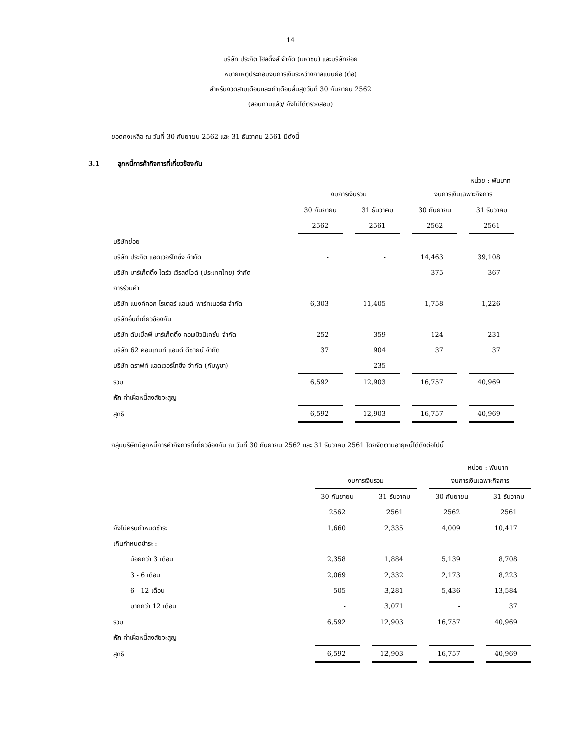14
บริษัท ประกิต โฮลดิ้งส์ จำกัด (มหาชน) และบริษัทย่อย
หมายเหตุประกอบงบการเงินระหว่างกาลแบบย่อ (ต่อ)
สำหรับงวดสามเดือนและเก้าเดือนสิ้นสุดวันที่ 30 กันยายน 2562
(สอบทานแล้ว/ ยังไม่ได้ตรวจสอบ)
ยอดคงเหลือ ณ วันที่ 30 กันยายน 2562 และ 31 ธันวาคม 2561 มีดังนี้
3.1 ลูกหนี้การค้ากิจการที่เกี่ยวข้องกัน
หน่วย : พันบาท
| | งบการเงินรวม | | งบการเงินเฉพาะกิจการ | |
| --- | --- | --- | --- | --- |
| | 30 กันยายน | 31 ธันวาคม | 30 กันยายน | 31 ธันวาคม |
| | 2562 | 2561 | 2562 | 2561 |
| บริษัทย่อย | | | | |
| บริษัท ประกิต แอดเวอร์ไทซิ่ง จำกัด | - | - | 14,463 | 39,108 |
| บริษัท มาร์เก็ตติ้ง ไดร์ว เวิรลด์ไวด์ (ประเทศไทย) จำกัด | - | - | 375 | 367 |
| การร่วมค้า | | | | |
| บริษัท แบงค์คอก ไรเตอร์ แอนด์ พาร์ทเนอร์ส จำกัด | 6,303 | 11,405 | 1,758 | 1,226 |
| บริษัทอื่นที่เกี่ยวข้องกัน | | | | |
| บริษัท ดับเบิ้ลพี มาร์เก็ตติ้ง คอมมิวนิเคชั่น จำกัด | 252 | 359 | 124 | 231 |
| บริษัท 62 คอนเทนท์ แอนด์ ดีซายน์ จำกัด | 37 | 904 | 37 | 37 |
| บริษัท ดราฟท์ แอดเวอร์ไทซิ่ง จำกัด (กัมพูชา) | - | 235 | - | - |
| รวม | 6,592 | 12,903 | 16,757 | 40,969 |
| หัก ค่าเผื่อหนี้สงสัยจะสูญ | - | - | - | - |
| สุทธิ | 6,592 | 12,903 | 16,757 | 40,969 |
กลุ่มบริษัทมีลูกหนี้การค้ากิจการที่เกี่ยวข้องกัน ณ วันที่ 30 กันยายน 2562 และ 31 ธันวาคม 2561 โดยจัดตามอายุหนี้ได้ดังต่อไปนี้
หน่วย : พันบาท
| | งบการเงินรวม | | งบการเงินเฉพาะกิจการ | |
| --- | --- | --- | --- | --- |
| | 30 กันยายน | 31 ธันวาคม | 30 กันยายน | 31 ธันวาคม |
| | 2562 | 2561 | 2562 | 2561 |
| ยังไม่ครบกำหนดชำระ | 1,660 | 2,335 | 4,009 | 10,417 |
| เกินกำหนดชำระ : | | | | |
| น้อยกว่า 3 เดือน | 2,358 | 1,884 | 5,139 | 8,708 |
| 3 - 6 เดือน | 2,069 | 2,332 | 2,173 | 8,223 |
| 6 - 12 เดือน | 505 | 3,281 | 5,436 | 13,584 |
| มากกว่า 12 เดือน | - | 3,071 | - | 37 |
| รวม | 6,592 | 12,903 | 16,757 | 40,969 |
| หัก ค่าเผื่อหนี้สงสัยจะสูญ | - | - | - | - |
| สุทธิ | 6,592 | 12,903 | 16,757 | 40,969 |